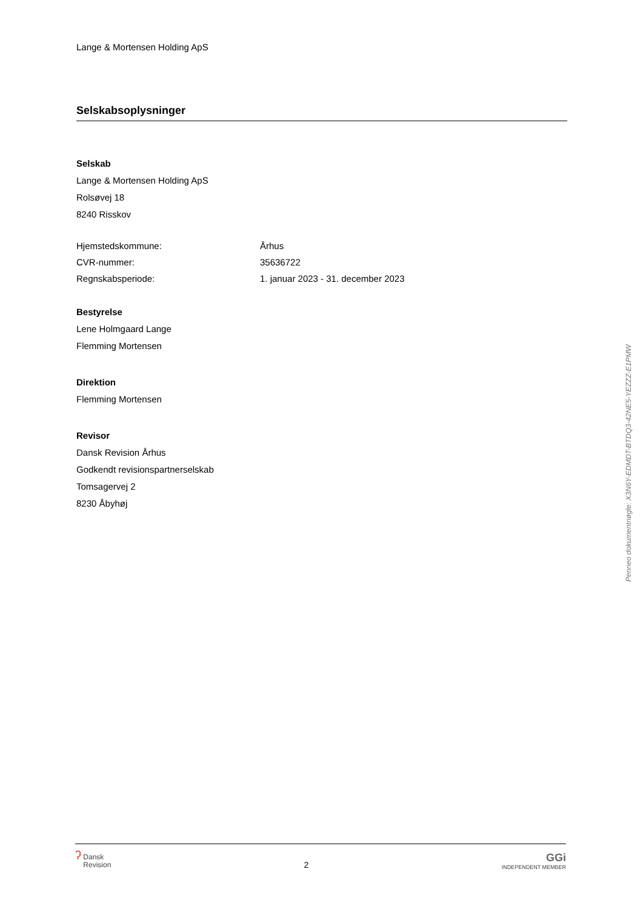Lange & Mortensen Holding ApS
Selskabsoplysninger
Selskab
Lange & Mortensen Holding ApS
Rolsøvej 18
8240 Risskov
| Hjemstedskommune: | Århus |
| CVR-nummer: | 35636722 |
| Regnskabsperiode: | 1. januar 2023 - 31. december 2023 |
Bestyrelse
Lene Holmgaard Lange
Flemming Mortensen
Direktion
Flemming Mortensen
Revisor
Dansk Revision Århus
Godkendt revisionspartnerselskab
Tomsagervej 2
8230 Åbyhøj
Penneo dokumentnøgle: X3N6Y-EDMDT-BTDQ3-42NE5-YEZZZ-E1PMW
ʔ Dansk
Revision
2
GGi
INDEPENDENT MEMBER